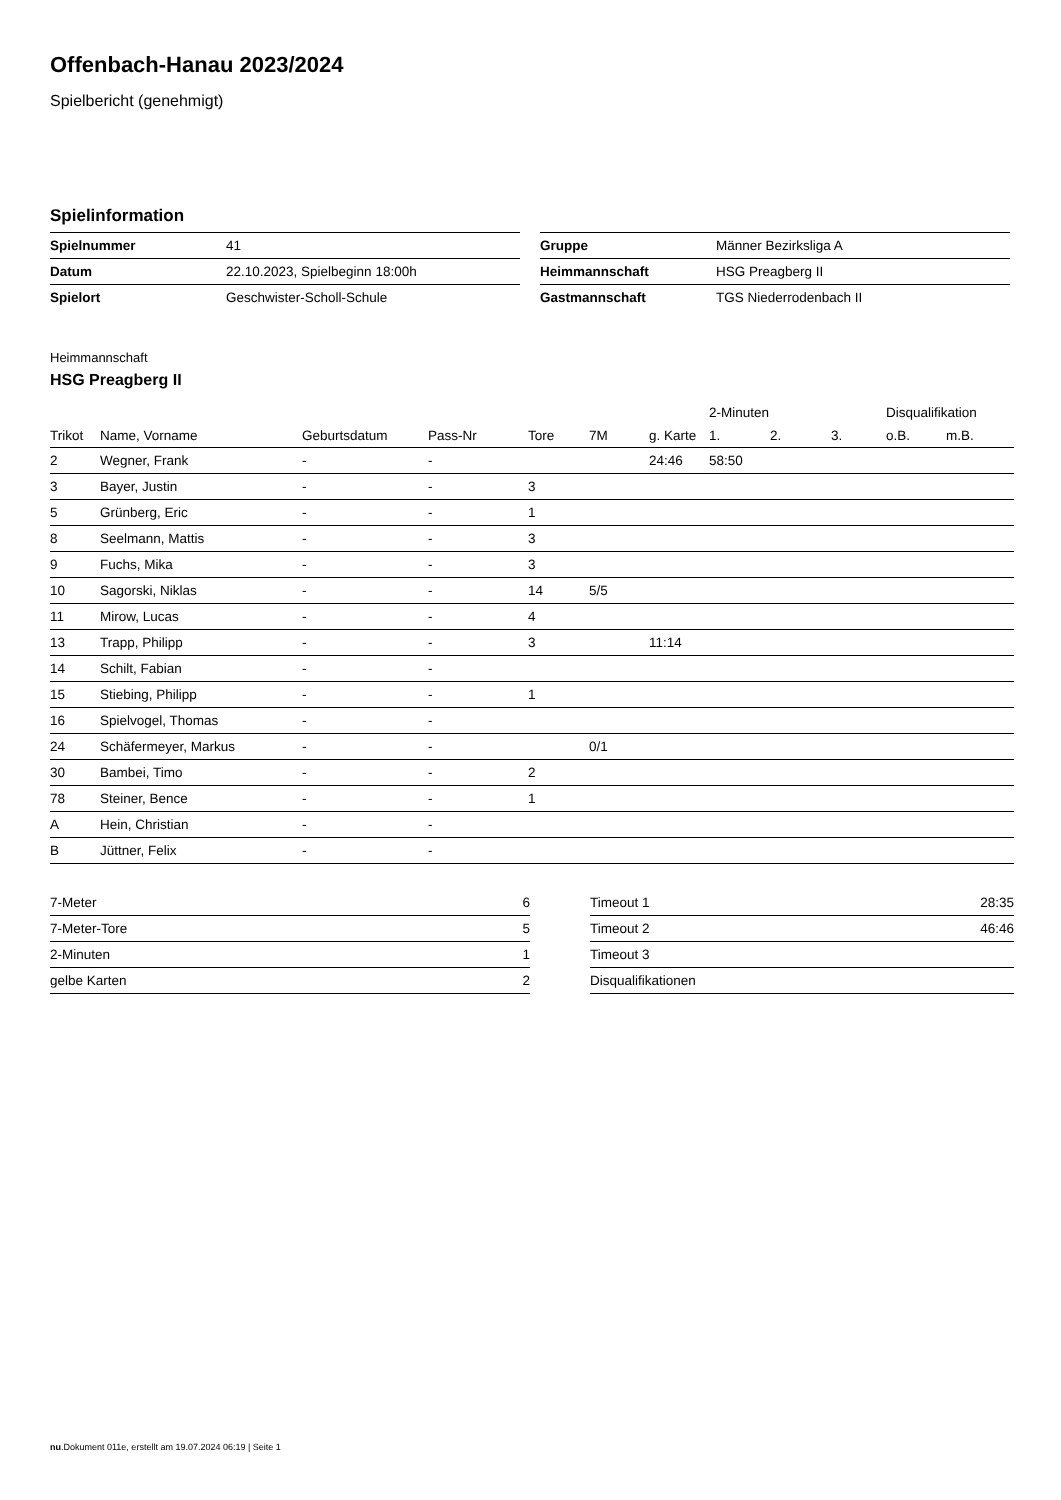Offenbach-Hanau 2023/2024
Spielbericht (genehmigt)
Spielinformation
| Spielnummer | 41 |
| Datum | 22.10.2023, Spielbeginn 18:00h |
| Spielort | Geschwister-Scholl-Schule |
| Gruppe | Männer Bezirksliga A |
| Heimmannschaft | HSG Preagberg II |
| Gastmannschaft | TGS Niederrodenbach II |
Heimmannschaft
HSG Preagberg II
| | | | | | | | 2-Minuten | | | Disqualifikation | |
| --- | --- | --- | --- | --- | --- | --- | --- | --- | --- | --- | --- |
| Trikot | Name, Vorname | Geburtsdatum | Pass-Nr | Tore | 7M | g. Karte | 1. | 2. | 3. | o.B. | m.B. |
| 2 | Wegner, Frank | - | - | | | 24:46 | 58:50 | | | | |
| 3 | Bayer, Justin | - | - | 3 | | | | | | | |
| 5 | Grünberg, Eric | - | - | 1 | | | | | | | |
| 8 | Seelmann, Mattis | - | - | 3 | | | | | | | |
| 9 | Fuchs, Mika | - | - | 3 | | | | | | | |
| 10 | Sagorski, Niklas | - | - | 14 | 5/5 | | | | | | |
| 11 | Mirow, Lucas | - | - | 4 | | | | | | | |
| 13 | Trapp, Philipp | - | - | 3 | | 11:14 | | | | | |
| 14 | Schilt, Fabian | - | - | | | | | | | | |
| 15 | Stiebing, Philipp | - | - | 1 | | | | | | | |
| 16 | Spielvogel, Thomas | - | - | | | | | | | | |
| 24 | Schäfermeyer, Markus | - | - | | 0/1 | | | | | | |
| 30 | Bambei, Timo | - | - | 2 | | | | | | | |
| 78 | Steiner, Bence | - | - | 1 | | | | | | | |
| A | Hein, Christian | - | - | | | | | | | | |
| B | Jüttner, Felix | - | - | | | | | | | | |
| 7-Meter | 6 |
| 7-Meter-Tore | 5 |
| 2-Minuten | 1 |
| gelbe Karten | 2 |
| Timeout 1 | 28:35 |
| Timeout 2 | 46:46 |
| Timeout 3 | |
| Disqualifikationen | |
nu.Dokument 011e, erstellt am 19.07.2024 06:19 | Seite 1